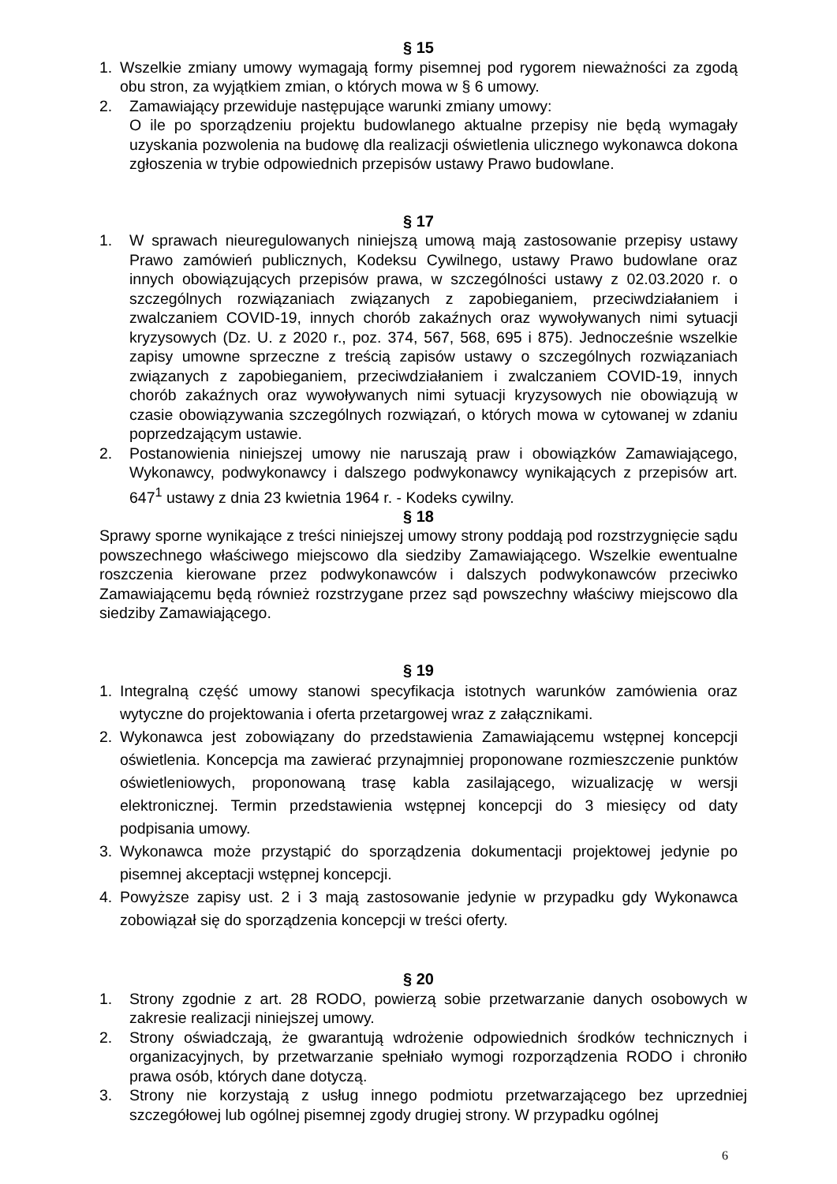§ 15
1. Wszelkie zmiany umowy wymagają formy pisemnej pod rygorem nieważności za zgodą obu stron, za wyjątkiem zmian, o których mowa w § 6 umowy.
2. Zamawiający przewiduje następujące warunki zmiany umowy:
O ile po sporządzeniu projektu budowlanego aktualne przepisy nie będą wymagały uzyskania pozwolenia na budowę dla realizacji oświetlenia ulicznego wykonawca dokona zgłoszenia w trybie odpowiednich przepisów ustawy Prawo budowlane.
§ 17
1. W sprawach nieuregulowanych niniejszą umową mają zastosowanie przepisy ustawy Prawo zamówień publicznych, Kodeksu Cywilnego, ustawy Prawo budowlane oraz innych obowiązujących przepisów prawa, w szczególności ustawy z 02.03.2020 r. o szczególnych rozwiązaniach związanych z zapobieganiem, przeciwdziałaniem i zwalczaniem COVID-19, innych chorób zakaźnych oraz wywoływanych nimi sytuacji kryzysowych (Dz. U. z 2020 r., poz. 374, 567, 568, 695 i 875). Jednocześnie wszelkie zapisy umowne sprzeczne z treścią zapisów ustawy o szczególnych rozwiązaniach związanych z zapobieganiem, przeciwdziałaniem i zwalczaniem COVID-19, innych chorób zakaźnych oraz wywoływanych nimi sytuacji kryzysowych nie obowiązują w czasie obowiązywania szczególnych rozwiązań, o których mowa w cytowanej w zdaniu poprzedzającym ustawie.
2. Postanowienia niniejszej umowy nie naruszają praw i obowiązków Zamawiającego, Wykonawcy, podwykonawcy i dalszego podwykonawcy wynikających z przepisów art. 647<sup>1</sup> ustawy z dnia 23 kwietnia 1964 r. - Kodeks cywilny.
§ 18
Sprawy sporne wynikające z treści niniejszej umowy strony poddają pod rozstrzygnięcie sądu powszechnego właściwego miejscowo dla siedziby Zamawiającego. Wszelkie ewentualne roszczenia kierowane przez podwykonawców i dalszych podwykonawców przeciwko Zamawiającemu będą również rozstrzygane przez sąd powszechny właściwy miejscowo dla siedziby Zamawiającego.
§ 19
1. Integralną część umowy stanowi specyfikacja istotnych warunków zamówienia oraz wytyczne do projektowania i oferta przetargowej wraz z załącznikami.
2. Wykonawca jest zobowiązany do przedstawienia Zamawiającemu wstępnej koncepcji oświetlenia. Koncepcja ma zawierać przynajmniej proponowane rozmieszczenie punktów oświetleniowych, proponowaną trasę kabla zasilającego, wizualizację w wersji elektronicznej. Termin przedstawienia wstępnej koncepcji do 3 miesięcy od daty podpisania umowy.
3. Wykonawca może przystąpić do sporządzenia dokumentacji projektowej jedynie po pisemnej akceptacji wstępnej koncepcji.
4. Powyższe zapisy ust. 2 i 3 mają zastosowanie jedynie w przypadku gdy Wykonawca zobowiązał się do sporządzenia koncepcji w treści oferty.
§ 20
1. Strony zgodnie z art. 28 RODO, powierzą sobie przetwarzanie danych osobowych w zakresie realizacji niniejszej umowy.
2. Strony oświadczają, że gwarantują wdrożenie odpowiednich środków technicznych i organizacyjnych, by przetwarzanie spełniało wymogi rozporządzenia RODO i chroniło prawa osób, których dane dotyczą.
3. Strony nie korzystają z usług innego podmiotu przetwarzającego bez uprzedniej szczegółowej lub ogólnej pisemnej zgody drugiej strony. W przypadku ogólnej
6